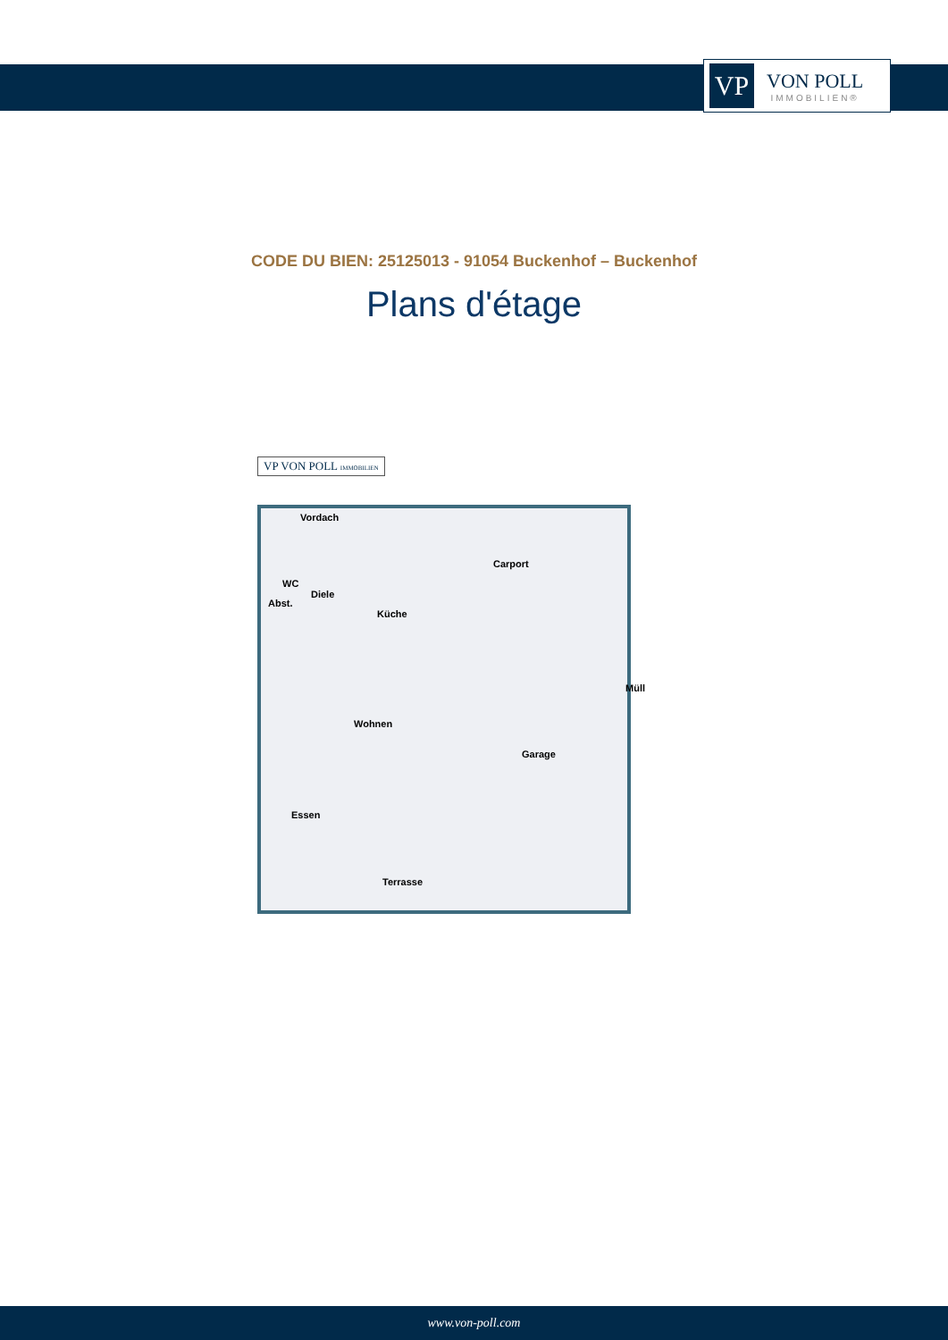VP
VON POLL
IMMOBILIEN®
CODE DU BIEN: 25125013 - 91054 Buckenhof – Buckenhof
Plans d'étage
VP VON POLL IMMOBILIEN
Vordach
Carport
WC
Diele
Abst.
Küche
Müll
Wohnen
Garage
Essen
Terrasse
www.von-poll.com